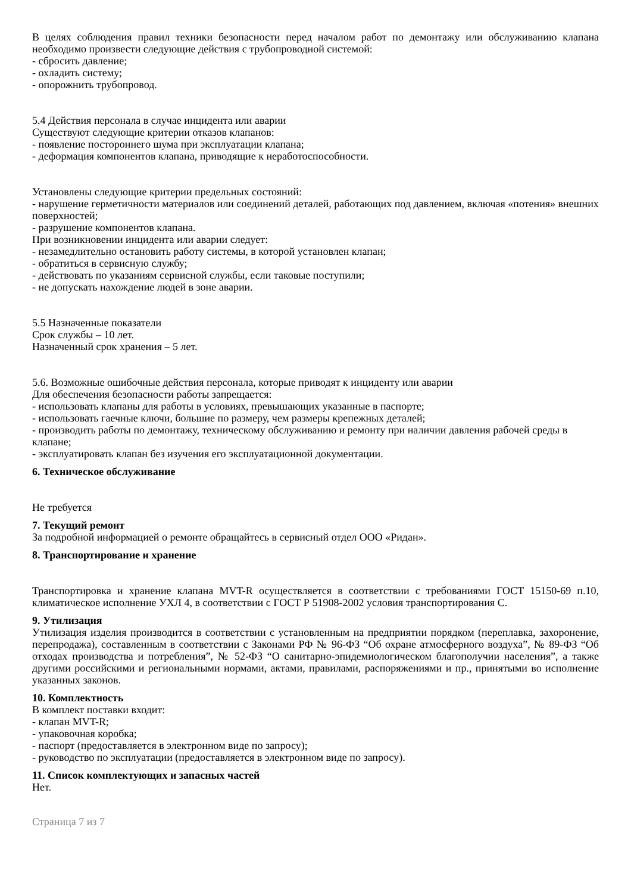В целях соблюдения правил техники безопасности перед началом работ по демонтажу или обслуживанию клапана необходимо произвести следующие действия с трубопроводной системой:
- сбросить давление;
- охладить систему;
- опорожнить трубопровод.
5.4 Действия персонала в случае инцидента или аварии
Существуют следующие критерии отказов клапанов:
- появление постороннего шума при эксплуатации клапана;
- деформация компонентов клапана, приводящие к неработоспособности.
Установлены следующие критерии предельных состояний:
- нарушение герметичности материалов или соединений деталей, работающих под давлением, включая «потения» внешних поверхностей;
- разрушение компонентов клапана.
При возникновении инцидента или аварии следует:
- незамедлительно остановить работу системы, в которой установлен клапан;
- обратиться в сервисную службу;
- действовать по указаниям сервисной службы, если таковые поступили;
- не допускать нахождение людей в зоне аварии.
5.5 Назначенные показатели
Срок службы – 10 лет.
Назначенный срок хранения – 5 лет.
5.6. Возможные ошибочные действия персонала, которые приводят к инциденту или аварии
Для обеспечения безопасности работы запрещается:
- использовать клапаны для работы в условиях, превышающих указанные в паспорте;
- использовать гаечные ключи, большие по размеру, чем размеры крепежных деталей;
- производить работы по демонтажу, техническому обслуживанию и ремонту при наличии давления рабочей среды в клапане;
- эксплуатировать клапан без изучения его эксплуатационной документации.
6. Техническое обслуживание
Не требуется
7. Текущий ремонт
За подробной информацией о ремонте обращайтесь в сервисный отдел ООО «Ридан».
8. Транспортирование и хранение
Транспортировка и хранение клапана MVT-R осуществляется в соответствии с требованиями ГОСТ 15150-69 п.10, климатическое исполнение УХЛ 4, в соответствии с ГОСТ Р 51908-2002 условия транспортирования С.
9. Утилизация
Утилизация изделия производится в соответствии с установленным на предприятии порядком (переплавка, захоронение, перепродажа), составленным в соответствии с Законами РФ № 96-ФЗ “Об охране атмосферного воздуха”, № 89-ФЗ “Об отходах производства и потребления”, № 52-ФЗ “О санитарно-эпидемиологическом благополучии населения”, а также другими российскими и региональными нормами, актами, правилами, распоряжениями и пр., принятыми во исполнение указанных законов.
10. Комплектность
В комплект поставки входит:
- клапан MVT-R;
- упаковочная коробка;
- паспорт (предоставляется в электронном виде по запросу);
- руководство по эксплуатации (предоставляется в электронном виде по запросу).
11. Список комплектующих и запасных частей
Нет.
Страница 7 из 7